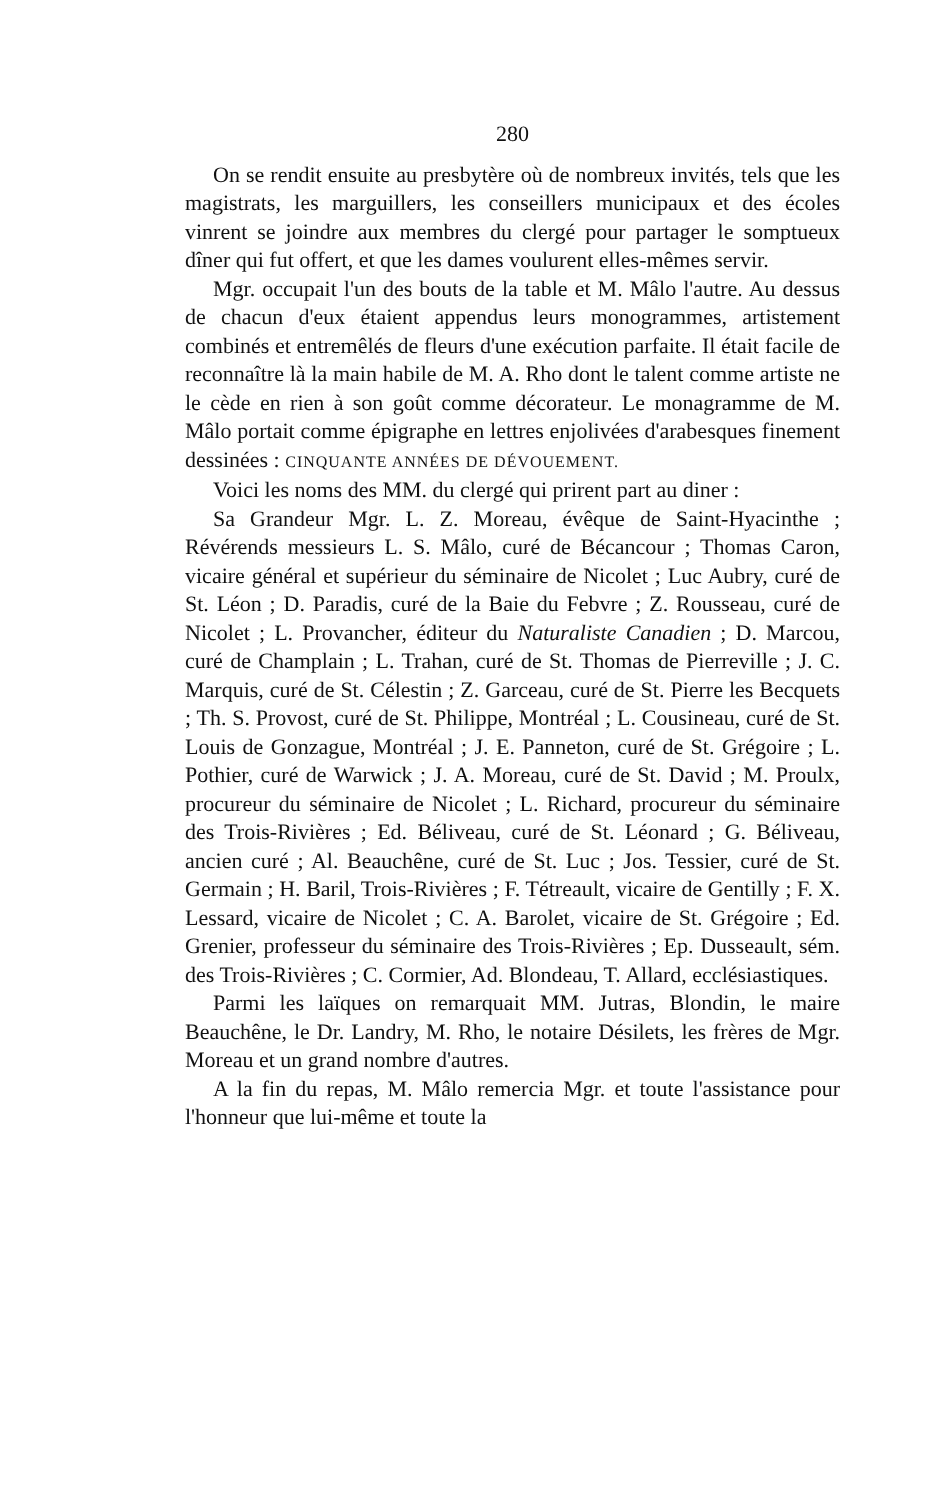280
On se rendit ensuite au presbytère où de nombreux invités, tels que les magistrats, les marguillers, les conseillers municipaux et des écoles vinrent se joindre aux membres du clergé pour partager le somptueux dîner qui fut offert, et que les dames voulurent elles-mêmes servir.
Mgr. occupait l'un des bouts de la table et M. Mâlo l'autre. Au dessus de chacun d'eux étaient appendus leurs monogrammes, artistement combinés et entremêlés de fleurs d'une exécution parfaite. Il était facile de reconnaître là la main habile de M. A. Rho dont le talent comme artiste ne le cède en rien à son goût comme décorateur. Le monagramme de M. Mâlo portait comme épigraphe en lettres enjolivées d'arabesques finement dessinées : CINQUANTE ANNÉES DE DÉVOUEMENT.
Voici les noms des MM. du clergé qui prirent part au diner :
Sa Grandeur Mgr. L. Z. Moreau, évêque de Saint-Hyacinthe ; Révérends messieurs L. S. Mâlo, curé de Bécancour ; Thomas Caron, vicaire général et supérieur du séminaire de Nicolet ; Luc Aubry, curé de St. Léon ; D. Paradis, curé de la Baie du Febvre ; Z. Rousseau, curé de Nicolet ; L. Provancher, éditeur du Naturaliste Canadien ; D. Marcou, curé de Champlain ; L. Trahan, curé de St. Thomas de Pierreville ; J. C. Marquis, curé de St. Célestin ; Z. Garceau, curé de St. Pierre les Becquets ; Th. S. Provost, curé de St. Philippe, Montréal ; L. Cousineau, curé de St. Louis de Gonzague, Montréal ; J. E. Panneton, curé de St. Grégoire ; L. Pothier, curé de Warwick ; J. A. Moreau, curé de St. David ; M. Proulx, procureur du séminaire de Nicolet ; L. Richard, procureur du séminaire des Trois-Rivières ; Ed. Béliveau, curé de St. Léonard ; G. Béliveau, ancien curé ; Al. Beauchêne, curé de St. Luc ; Jos. Tessier, curé de St. Germain ; H. Baril, Trois-Rivières ; F. Tétreault, vicaire de Gentilly ; F. X. Lessard, vicaire de Nicolet ; C. A. Barolet, vicaire de St. Grégoire ; Ed. Grenier, professeur du séminaire des Trois-Rivières ; Ep. Dusseault, sém. des Trois-Rivières ; C. Cormier, Ad. Blondeau, T. Allard, ecclésiastiques.
Parmi les laïques on remarquait MM. Jutras, Blondin, le maire Beauchêne, le Dr. Landry, M. Rho, le notaire Désilets, les frères de Mgr. Moreau et un grand nombre d'autres.
A la fin du repas, M. Mâlo remercia Mgr. et toute l'assistance pour l'honneur que lui-même et toute la